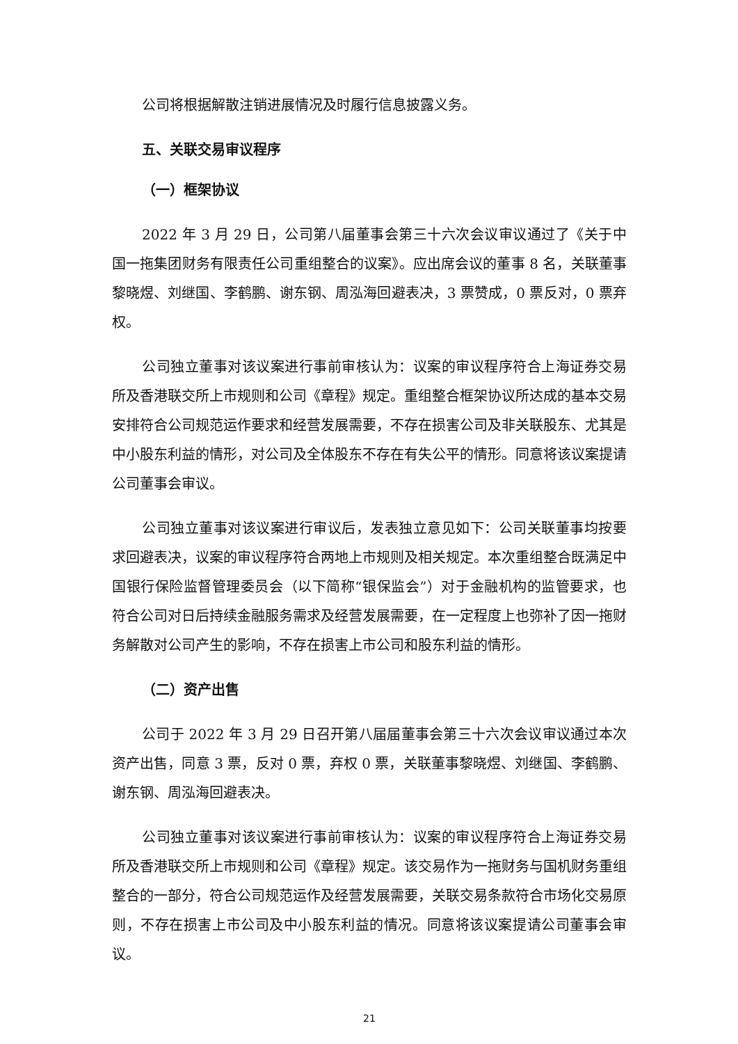公司将根据解散注销进展情况及时履行信息披露义务。
五、关联交易审议程序
（一）框架协议
2022 年 3 月 29 日，公司第八届董事会第三十六次会议审议通过了《关于中国一拖集团财务有限责任公司重组整合的议案》。应出席会议的董事 8 名，关联董事黎晓煜、刘继国、李鹤鹏、谢东钢、周泓海回避表决，3 票赞成，0 票反对，0 票弃权。
公司独立董事对该议案进行事前审核认为：议案的审议程序符合上海证券交易所及香港联交所上市规则和公司《章程》规定。重组整合框架协议所达成的基本交易安排符合公司规范运作要求和经营发展需要，不存在损害公司及非关联股东、尤其是中小股东利益的情形，对公司及全体股东不存在有失公平的情形。同意将该议案提请公司董事会审议。
公司独立董事对该议案进行审议后，发表独立意见如下：公司关联董事均按要求回避表决，议案的审议程序符合两地上市规则及相关规定。本次重组整合既满足中国银行保险监督管理委员会（以下简称“银保监会”）对于金融机构的监管要求，也符合公司对日后持续金融服务需求及经营发展需要，在一定程度上也弥补了因一拖财务解散对公司产生的影响，不存在损害上市公司和股东利益的情形。
（二）资产出售
公司于 2022 年 3 月 29 日召开第八届届董事会第三十六次会议审议通过本次资产出售，同意 3 票，反对 0 票，弃权 0 票，关联董事黎晓煜、刘继国、李鹤鹏、谢东钢、周泓海回避表决。
公司独立董事对该议案进行事前审核认为：议案的审议程序符合上海证券交易所及香港联交所上市规则和公司《章程》规定。该交易作为一拖财务与国机财务重组整合的一部分，符合公司规范运作及经营发展需要，关联交易条款符合市场化交易原则，不存在损害上市公司及中小股东利益的情况。同意将该议案提请公司董事会审议。
21